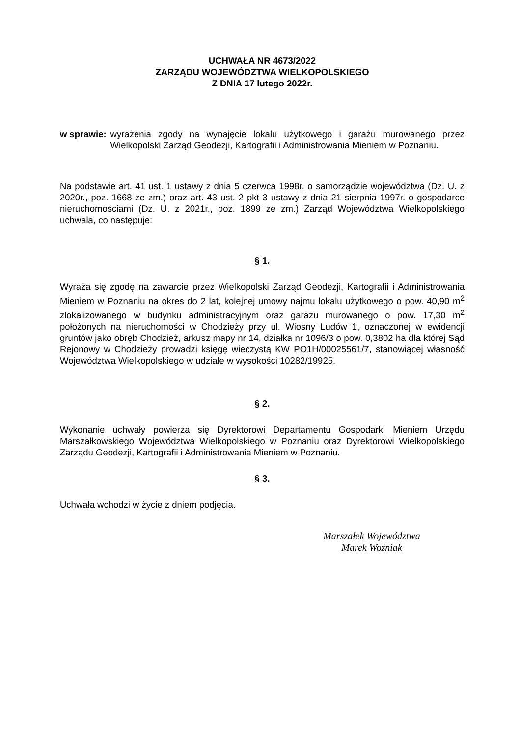UCHWAŁA NR 4673/2022
ZARZĄDU WOJEWÓDZTWA WIELKOPOLSKIEGO
Z DNIA 17 lutego 2022r.
w sprawie: wyrażenia zgody na wynajęcie lokalu użytkowego i garażu murowanego przez Wielkopolski Zarząd Geodezji, Kartografii i Administrowania Mieniem w Poznaniu.
Na podstawie art. 41 ust. 1 ustawy z dnia 5 czerwca 1998r. o samorządzie województwa (Dz. U. z 2020r., poz. 1668 ze zm.) oraz art. 43 ust. 2 pkt 3 ustawy z dnia 21 sierpnia 1997r. o gospodarce nieruchomościami (Dz. U. z 2021r., poz. 1899 ze zm.) Zarząd Województwa Wielkopolskiego uchwala, co następuje:
§ 1.
Wyraża się zgodę na zawarcie przez Wielkopolski Zarząd Geodezji, Kartografii i Administrowania Mieniem w Poznaniu na okres do 2 lat, kolejnej umowy najmu lokalu użytkowego o pow. 40,90 m<sup>2</sup> zlokalizowanego w budynku administracyjnym oraz garażu murowanego o pow. 17,30 m<sup>2</sup> położonych na nieruchomości w Chodzieży przy ul. Wiosny Ludów 1, oznaczonej w ewidencji gruntów jako obręb Chodzież, arkusz mapy nr 14, działka nr 1096/3 o pow. 0,3802 ha dla której Sąd Rejonowy w Chodzieży prowadzi księgę wieczystą KW PO1H/00025561/7, stanowiącej własność Województwa Wielkopolskiego w udziale w wysokości 10282/19925.
§ 2.
Wykonanie uchwały powierza się Dyrektorowi Departamentu Gospodarki Mieniem Urzędu Marszałkowskiego Województwa Wielkopolskiego w Poznaniu oraz Dyrektorowi Wielkopolskiego Zarządu Geodezji, Kartografii i Administrowania Mieniem w Poznaniu.
§ 3.
Uchwała wchodzi w życie z dniem podjęcia.
Marszałek Województwa
Marek Woźniak